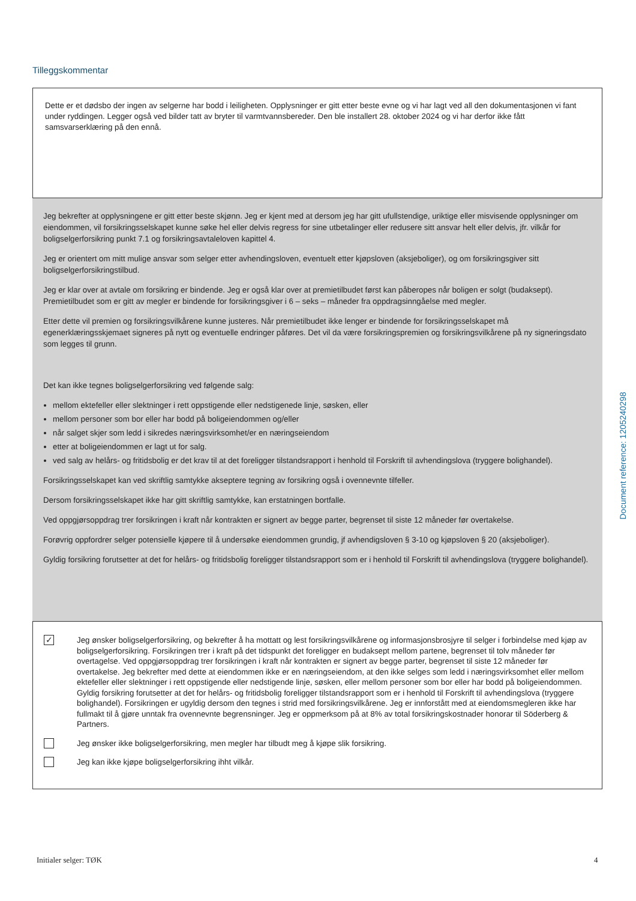Tilleggskommentar
Dette er et dødsbo der ingen av selgerne har bodd i leiligheten. Opplysninger er gitt etter beste evne og vi har lagt ved all den dokumentasjonen vi fant under ryddingen. Legger også ved bilder tatt av bryter til varmtvannsbereder. Den ble installert 28. oktober 2024 og vi har derfor ikke fått samsvarserklæring på den ennå.
Jeg bekrefter at opplysningene er gitt etter beste skjønn. Jeg er kjent med at dersom jeg har gitt ufullstendige, uriktige eller misvisende opplysninger om eiendommen, vil forsikringsselskapet kunne søke hel eller delvis regress for sine utbetalinger eller redusere sitt ansvar helt eller delvis, jfr. vilkår for boligselgerforsikring punkt 7.1 og forsikringsavtaleloven kapittel 4.
Jeg er orientert om mitt mulige ansvar som selger etter avhendingsloven, eventuelt etter kjøpsloven (aksjeboliger), og om forsikringsgiver sitt boligselgerforsikringstilbud.
Jeg er klar over at avtale om forsikring er bindende. Jeg er også klar over at premietilbudet først kan påberopes når boligen er solgt (budaksept). Premietilbudet som er gitt av megler er bindende for forsikringsgiver i 6 – seks – måneder fra oppdragsinngåelse med megler.
Etter dette vil premien og forsikringsvilkårene kunne justeres. Når premietilbudet ikke lenger er bindende for forsikringsselskapet må egenerklæringsskjemaet signeres på nytt og eventuelle endringer påføres. Det vil da være forsikringspremien og forsikringsvilkårene på ny signeringsdato som legges til grunn.
Det kan ikke tegnes boligselgerforsikring ved følgende salg:
mellom ektefeller eller slektninger i rett oppstigende eller nedstigenede linje, søsken, eller
mellom personer som bor eller har bodd på boligeiendommen og/eller
når salget skjer som ledd i sikredes næringsvirksomhet/er en næringseiendom
etter at boligeiendommen er lagt ut for salg.
ved salg av helårs- og fritidsbolig er det krav til at det foreligger tilstandsrapport i henhold til Forskrift til avhendingslova (tryggere bolighandel).
Forsikringsselskapet kan ved skriftlig samtykke akseptere tegning av forsikring også i ovennevnte tilfeller.
Dersom forsikringsselskapet ikke har gitt skriftlig samtykke, kan erstatningen bortfalle.
Ved oppgjørsoppdrag trer forsikringen i kraft når kontrakten er signert av begge parter, begrenset til siste 12 måneder før overtakelse.
Forøvrig oppfordrer selger potensielle kjøpere til å undersøke eiendommen grundig, jf avhendigsloven § 3-10 og kjøpsloven § 20 (aksjeboliger).
Gyldig forsikring forutsetter at det for helårs- og fritidsbolig foreligger tilstandsrapport som er i henhold til Forskrift til avhendingslova (tryggere bolighandel).
✓
Jeg ønsker boligselgerforsikring, og bekrefter å ha mottatt og lest forsikringsvilkårene og informasjonsbrosjyre til selger i forbindelse med kjøp av boligselgerforsikring. Forsikringen trer i kraft på det tidspunkt det foreligger en budaksept mellom partene, begrenset til tolv måneder før overtagelse. Ved oppgjørsoppdrag trer forsikringen i kraft når kontrakten er signert av begge parter, begrenset til siste 12 måneder før overtakelse. Jeg bekrefter med dette at eiendommen ikke er en næringseiendom, at den ikke selges som ledd i næringsvirksomhet eller mellom ektefeller eller slektninger i rett oppstigende eller nedstigende linje, søsken, eller mellom personer som bor eller har bodd på boligeiendommen. Gyldig forsikring forutsetter at det for helårs- og fritidsbolig foreligger tilstandsrapport som er i henhold til Forskrift til avhendingslova (tryggere bolighandel). Forsikringen er ugyldig dersom den tegnes i strid med forsikringsvilkårene. Jeg er innforstått med at eiendomsmegleren ikke har fullmakt til å gjøre unntak fra ovennevnte begrensninger. Jeg er oppmerksom på at 8% av total forsikringskostnader honorar til Söderberg & Partners.
Jeg ønsker ikke boligselgerforsikring, men megler har tilbudt meg å kjøpe slik forsikring.
Jeg kan ikke kjøpe boligselgerforsikring ihht vilkår.
Document reference: 1205240298
Initialer selger: TØK 4